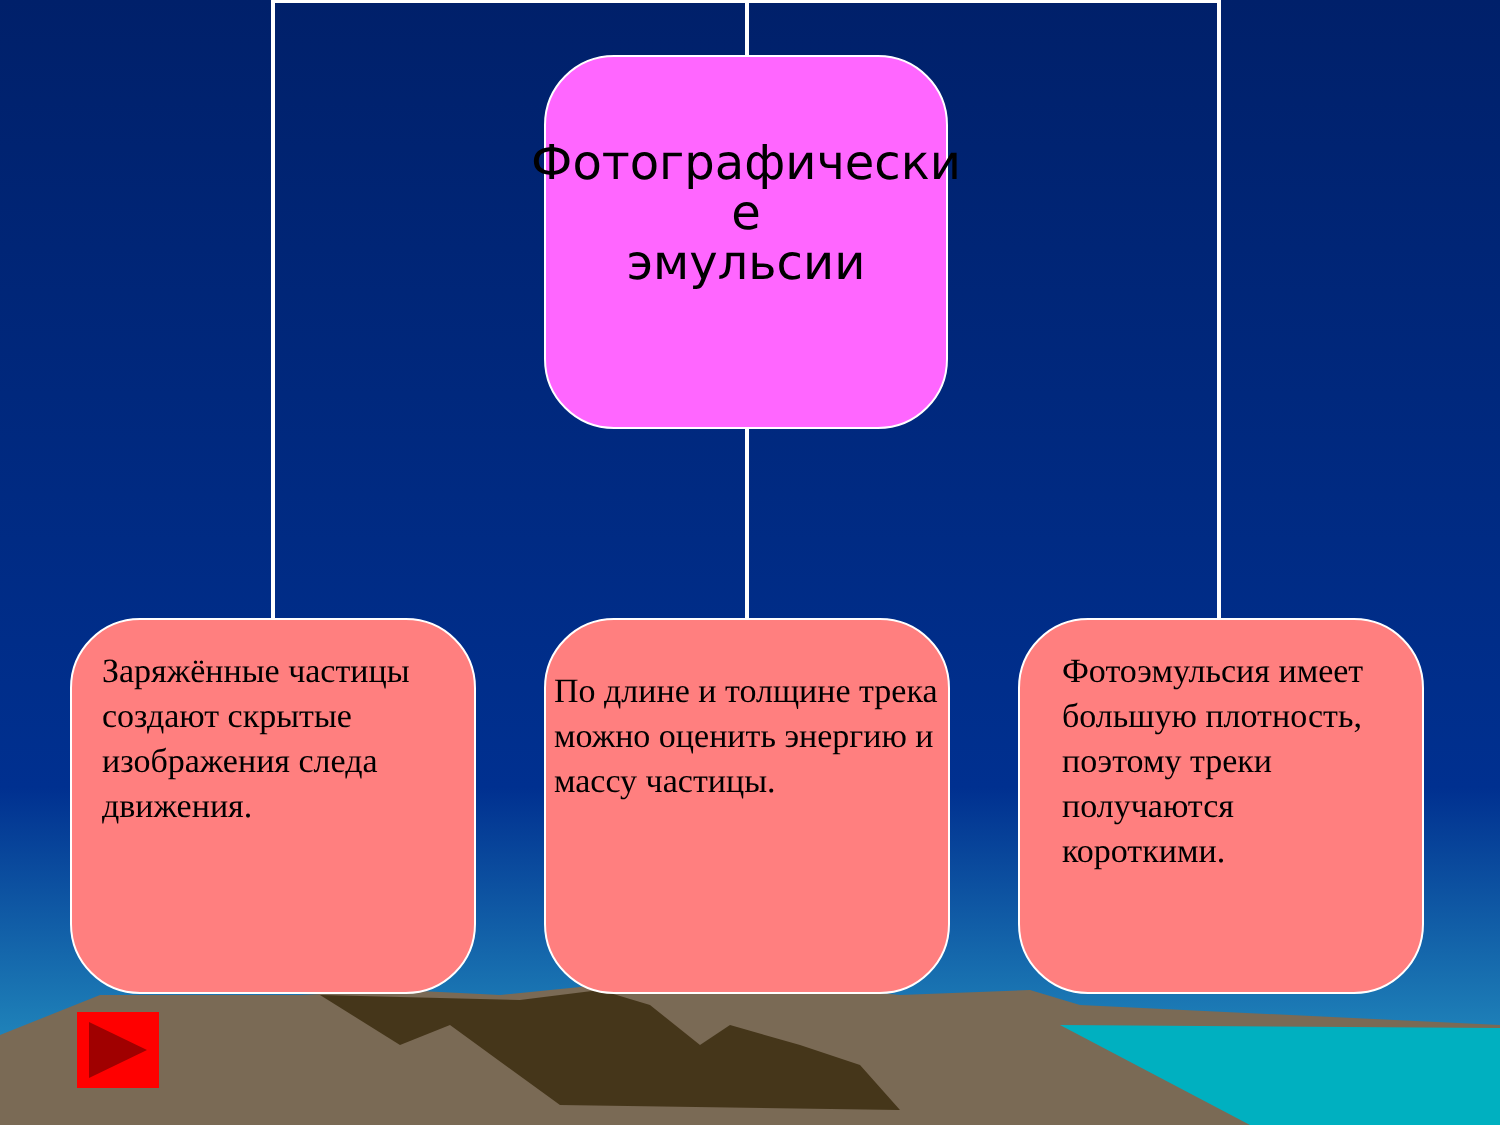Фотографически
е
эмульсии
Заряжённые частицы создают скрытые изображения следа движения.
По длине и толщине трека можно оценить энергию и массу частицы.
Фотоэмульсия имеет большую плотность, поэтому треки получаются короткими.